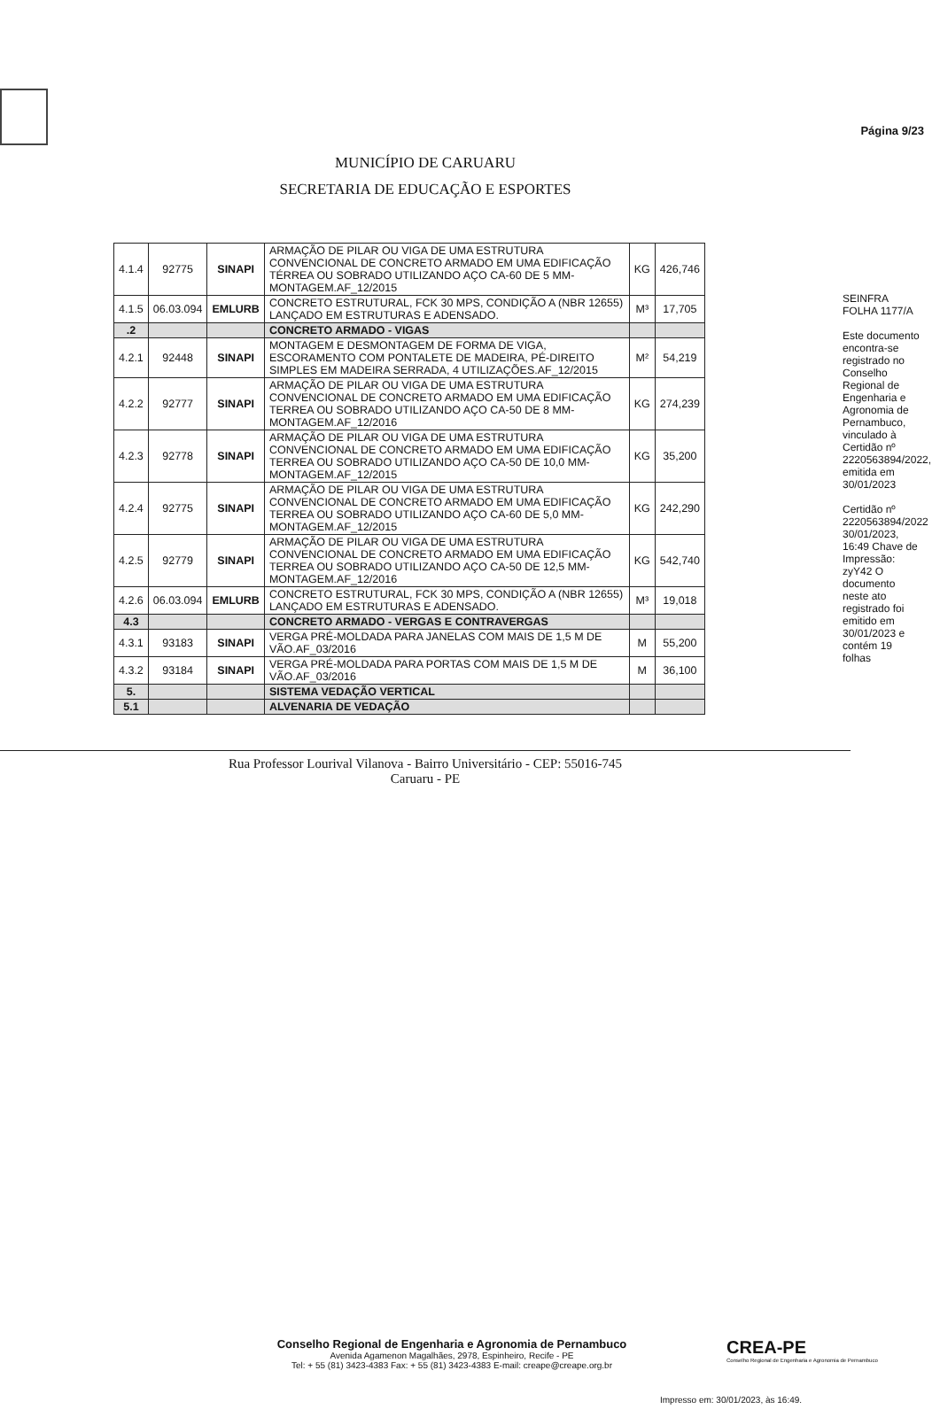Página 9/23
SEINFRA FOLHA 1177/A
Este documento encontra-se registrado no Conselho Regional de Engenharia e Agronomia de Pernambuco, vinculado à Certidão nº 2220563894/2022, emitida em 30/01/2023
Certidão nº 2220563894/2022 30/01/2023, 16:49 Chave de Impressão: zyY42 O documento neste ato registrado foi emitido em 30/01/2023 e contém 19 folhas
MUNICÍPIO DE CARUARU
SECRETARIA DE EDUCAÇÃO E ESPORTES
| 4.1.4 | 92775 | SINAPI | ARMAÇÃO DE PILAR OU VIGA DE UMA ESTRUTURA CONVENCIONAL DE CONCRETO ARMADO EM UMA EDIFICAÇÃO TÉRREA OU SOBRADO UTILIZANDO AÇO CA-60 DE 5 MM-MONTAGEM.AF_12/2015 | KG | 426,746 |
| 4.1.5 | 06.03.094 | EMLURB | CONCRETO ESTRUTURAL, FCK 30 MPS, CONDIÇÃO A (NBR 12655) LANÇADO EM ESTRUTURAS E ADENSADO. | M³ | 17,705 |
| .2 | | | CONCRETO ARMADO - VIGAS | | |
| 4.2.1 | 92448 | SINAPI | MONTAGEM E DESMONTAGEM DE FORMA DE VIGA, ESCORAMENTO COM PONTALETE DE MADEIRA, PÉ-DIREITO SIMPLES EM MADEIRA SERRADA, 4 UTILIZAÇÕES.AF_12/2015 | M² | 54,219 |
| 4.2.2 | 92777 | SINAPI | ARMAÇÃO DE PILAR OU VIGA DE UMA ESTRUTURA CONVENCIONAL DE CONCRETO ARMADO EM UMA EDIFICAÇÃO TERREA OU SOBRADO UTILIZANDO AÇO CA-50 DE 8 MM-MONTAGEM.AF_12/2016 | KG | 274,239 |
| 4.2.3 | 92778 | SINAPI | ARMAÇÃO DE PILAR OU VIGA DE UMA ESTRUTURA CONVENCIONAL DE CONCRETO ARMADO EM UMA EDIFICAÇÃO TERREA OU SOBRADO UTILIZANDO AÇO CA-50 DE 10,0 MM-MONTAGEM.AF_12/2015 | KG | 35,200 |
| 4.2.4 | 92775 | SINAPI | ARMAÇÃO DE PILAR OU VIGA DE UMA ESTRUTURA CONVENCIONAL DE CONCRETO ARMADO EM UMA EDIFICAÇÃO TERREA OU SOBRADO UTILIZANDO AÇO CA-60 DE 5,0 MM-MONTAGEM.AF_12/2015 | KG | 242,290 |
| 4.2.5 | 92779 | SINAPI | ARMAÇÃO DE PILAR OU VIGA DE UMA ESTRUTURA CONVENCIONAL DE CONCRETO ARMADO EM UMA EDIFICAÇÃO TERREA OU SOBRADO UTILIZANDO AÇO CA-50 DE 12,5 MM-MONTAGEM.AF_12/2016 | KG | 542,740 |
| 4.2.6 | 06.03.094 | EMLURB | CONCRETO ESTRUTURAL, FCK 30 MPS, CONDIÇÃO A (NBR 12655) LANÇADO EM ESTRUTURAS E ADENSADO. | M³ | 19,018 |
| 4.3 | | | CONCRETO ARMADO - VERGAS E CONTRAVERGAS | | |
| 4.3.1 | 93183 | SINAPI | VERGA PRÉ-MOLDADA PARA JANELAS COM MAIS DE 1,5 M DE VÃO.AF_03/2016 | M | 55,200 |
| 4.3.2 | 93184 | SINAPI | VERGA PRÉ-MOLDADA PARA PORTAS COM MAIS DE 1,5 M DE VÃO.AF_03/2016 | M | 36,100 |
| 5. | | | SISTEMA VEDAÇÃO VERTICAL | | |
| 5.1 | | | ALVENARIA DE VEDAÇÃO | | |
Rua Professor Lourival Vilanova - Bairro Universitário - CEP: 55016-745
Caruaru - PE
Conselho Regional de Engenharia e Agronomia de Pernambuco
Avenida Agamenon Magalhães, 2978, Espinheiro, Recife - PE
Tel: + 55 (81) 3423-4383 Fax: + 55 (81) 3423-4383 E-mail: creape@creape.org.br
CREA-PE
Conselho Regional de Engenharia e Agronomia de Pernambuco
Impresso em: 30/01/2023, às 16:49.